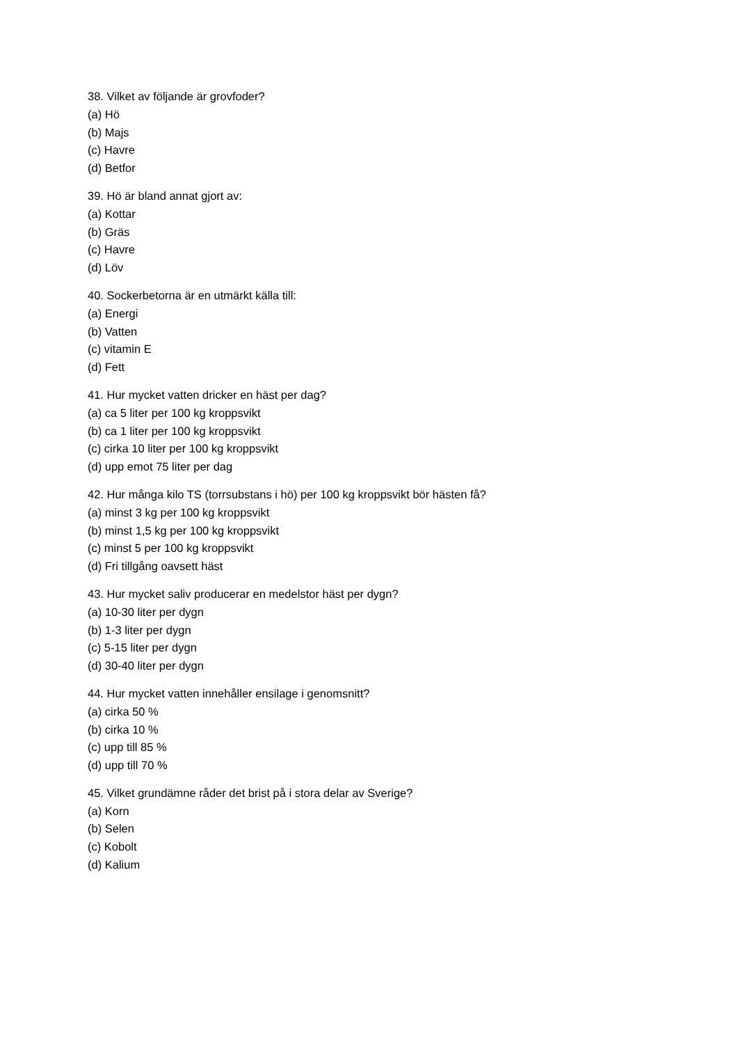38. Vilket av följande är grovfoder?
(a) Hö
(b) Majs
(c) Havre
(d) Betfor
39. Hö är bland annat gjort av:
(a) Kottar
(b) Gräs
(c) Havre
(d) Löv
40. Sockerbetorna är en utmärkt källa till:
(a) Energi
(b) Vatten
(c) vitamin E
(d) Fett
41. Hur mycket vatten dricker en häst per dag?
(a) ca 5 liter per 100 kg kroppsvikt
(b) ca 1 liter per 100 kg kroppsvikt
(c) cirka 10 liter per 100 kg kroppsvikt
(d) upp emot 75 liter per dag
42. Hur många kilo TS (torrsubstans i hö) per 100 kg kroppsvikt bör hästen få?
(a) minst 3 kg per 100 kg kroppsvikt
(b) minst 1,5 kg per 100 kg kroppsvikt
(c) minst 5 per 100 kg kroppsvikt
(d) Fri tillgång oavsett häst
43. Hur mycket saliv producerar en medelstor häst per dygn?
(a) 10-30 liter per dygn
(b) 1-3 liter per dygn
(c) 5-15 liter per dygn
(d) 30-40 liter per dygn
44. Hur mycket vatten innehåller ensilage i genomsnitt?
(a) cirka 50 %
(b) cirka 10 %
(c) upp till 85 %
(d) upp till 70 %
45. Vilket grundämne råder det brist på i stora delar av Sverige?
(a) Korn
(b) Selen
(c) Kobolt
(d) Kalium